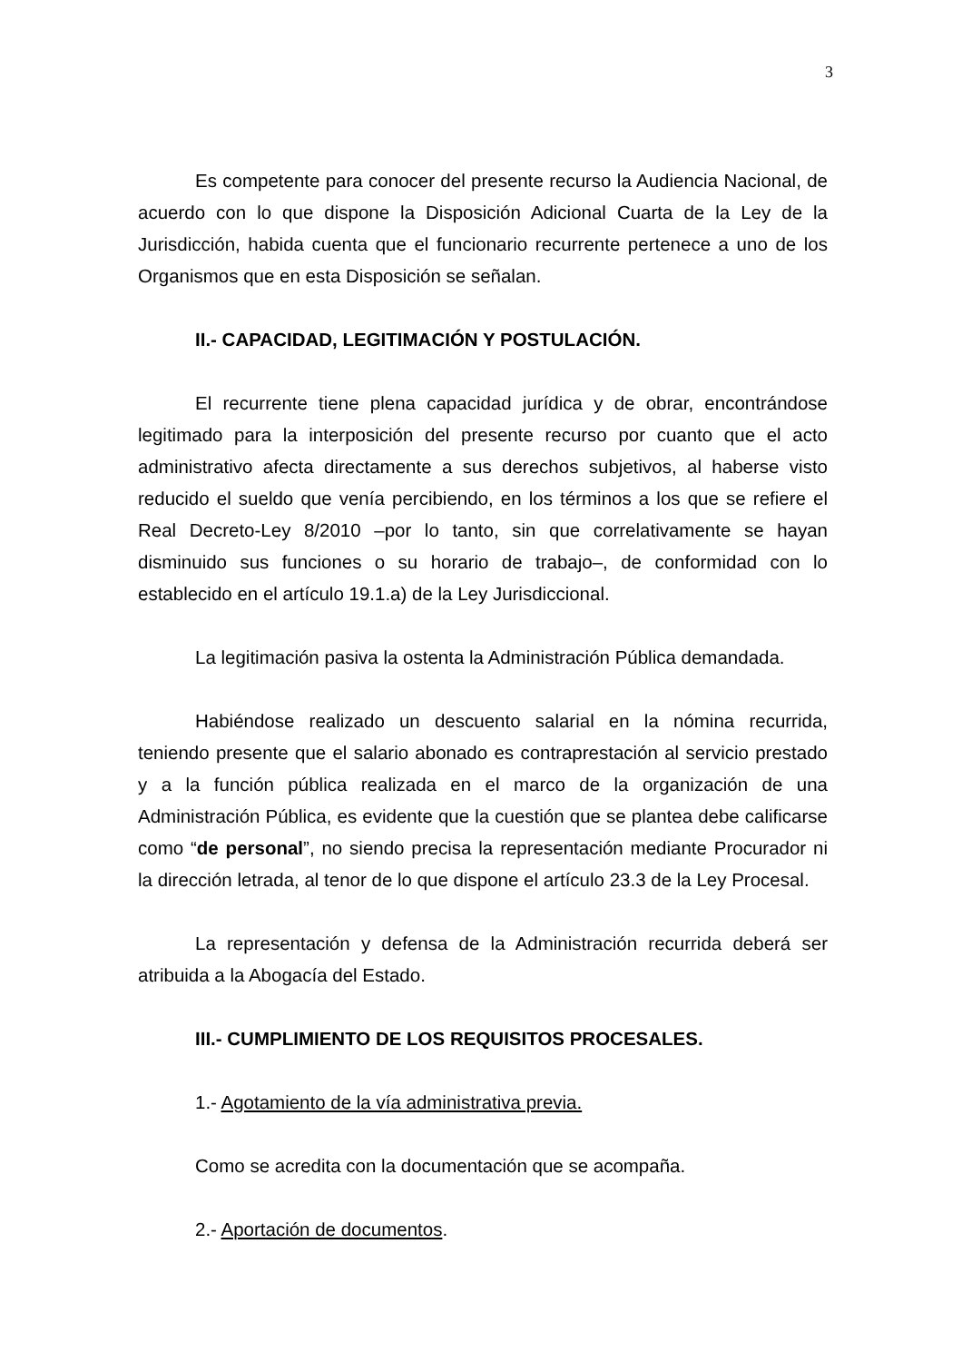3
Es competente para conocer del presente recurso la Audiencia Nacional, de acuerdo con lo que dispone la Disposición Adicional Cuarta de la Ley de la Jurisdicción, habida cuenta que el funcionario recurrente pertenece a uno de los Organismos que en esta Disposición se señalan.
II.- CAPACIDAD, LEGITIMACIÓN Y POSTULACIÓN.
El recurrente tiene plena capacidad jurídica y de obrar, encontrándose legitimado para la interposición del presente recurso por cuanto que el acto administrativo afecta directamente a sus derechos subjetivos, al haberse visto reducido el sueldo que venía percibiendo, en los términos a los que se refiere el Real Decreto-Ley 8/2010 –por lo tanto, sin que correlativamente se hayan disminuido sus funciones o su horario de trabajo–, de conformidad con lo establecido en el artículo 19.1.a) de la Ley Jurisdiccional.
La legitimación pasiva la ostenta la Administración Pública demandada.
Habiéndose realizado un descuento salarial en la nómina recurrida, teniendo presente que el salario abonado es contraprestación al servicio prestado y a la función pública realizada en el marco de la organización de una Administración Pública, es evidente que la cuestión que se plantea debe calificarse como “de personal”, no siendo precisa la representación mediante Procurador ni la dirección letrada, al tenor de lo que dispone el artículo 23.3 de la Ley Procesal.
La representación y defensa de la Administración recurrida deberá ser atribuida a la Abogacía del Estado.
III.- CUMPLIMIENTO DE LOS REQUISITOS PROCESALES.
1.- Agotamiento de la vía administrativa previa.
Como se acredita con la documentación que se acompaña.
2.- Aportación de documentos.